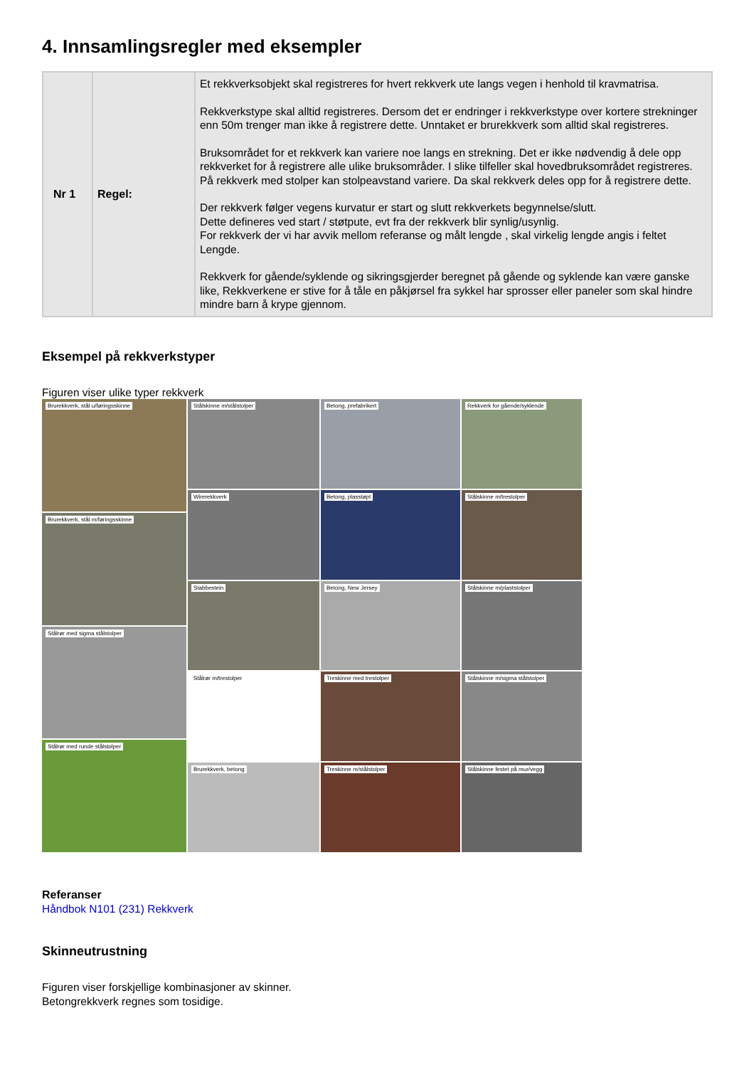4. Innsamlingsregler med eksempler
| Nr 1 | Regel: | Et rekkverksobjekt skal registreres for hvert rekkverk ute langs vegen i henhold til kravmatrisa. Rekkverkstype skal alltid registreres. Dersom det er endringer i rekkverkstype over kortere strekninger enn 50m trenger man ikke å registrere dette. Unntaket er brurekkverk som alltid skal registreres. Bruksområdet for et rekkverk kan variere noe langs en strekning. Det er ikke nødvendig å dele opp rekkverket for å registrere alle ulike bruksområder. I slike tilfeller skal hovedbruksområdet registreres. På rekkverk med stolper kan stolpeavstand variere. Da skal rekkverk deles opp for å registrere dette. Der rekkverk følger vegens kurvatur er start og slutt rekkverkets begynnelse/slutt. Dette defineres ved start / støtpute, evt fra der rekkverk blir synlig/usynlig. For rekkverk der vi har avvik mellom referanse og målt lengde , skal virkelig lengde angis i feltet Lengde. Rekkverk for gående/syklende og sikringsgjerder beregnet på gående og syklende kan være ganske like, Rekkverkene er stive for å tåle en påkjørsel fra sykkel har sprosser eller paneler som skal hindre mindre barn å krype gjennom. |
Eksempel på rekkverkstyper
Figuren viser ulike typer rekkverk
Brurekkverk, stål u/føringsskinne
Brurekkverk, stål m/føringsskinne
Stålrør med sigma stålstolper
Stålrør med runde stålstolper
Stålskinne m/stålstolper
Wirerekkverk
Stabbestein
Stålrør m/trestolper
Brurekkverk, betong
Betong, prefabrikert
Betong, plasstøpt
Betong, New Jersey
Treskinne med trestolper
Treskinne m/stålstolper
Rekkverk for gående/syklende
Stålskinne m/trestolper
Stålskinne m/plaststolper
Stålskinne m/sigma stålstolper
Stålskinne festet på mur/vegg
Referanser
Håndbok N101 (231) Rekkverk
Skinneutrustning
Figuren viser forskjellige kombinasjoner av skinner.
Betongrekkverk regnes som tosidige.